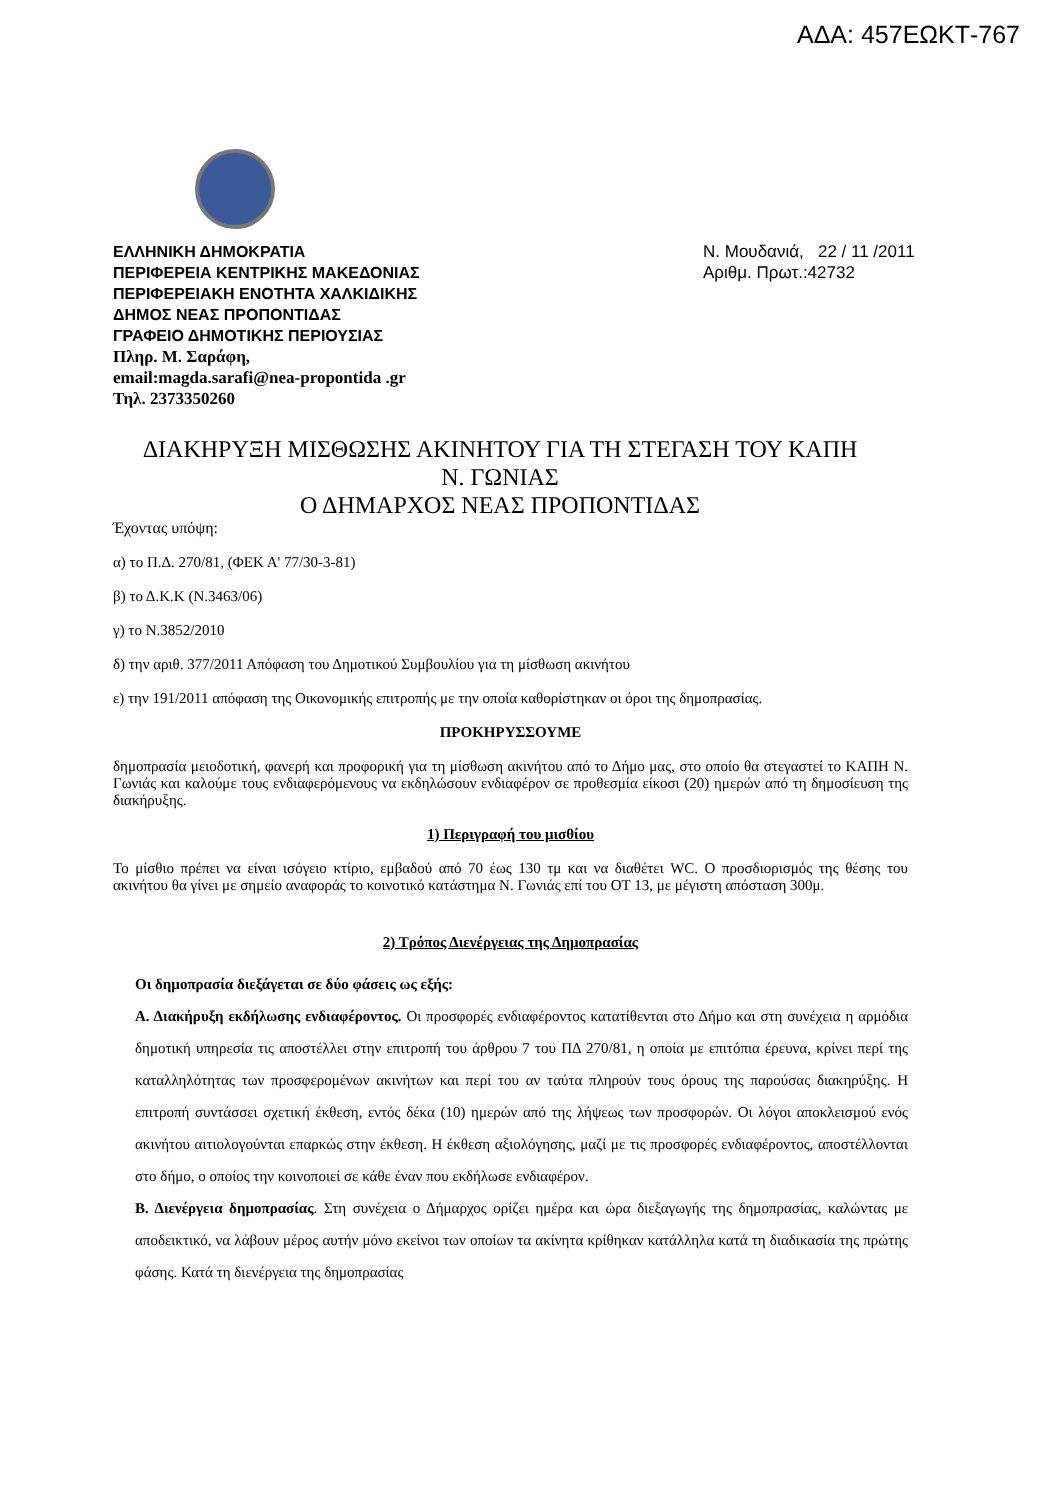ΑΔΑ: 457ΕΩΚΤ-767
ΕΛΛΗΝΙΚΗ ΔΗΜΟΚΡΑΤΙΑ
ΠΕΡΙΦΕΡΕΙΑ ΚΕΝΤΡΙΚΗΣ ΜΑΚΕΔΟΝΙΑΣ
ΠΕΡΙΦΕΡΕΙΑΚΗ ΕΝΟΤΗΤΑ ΧΑΛΚΙΔΙΚΗΣ
ΔΗΜΟΣ ΝΕΑΣ ΠΡΟΠΟΝΤΙΔΑΣ
ΓΡΑΦΕΙΟ ΔΗΜΟΤΙΚΗΣ ΠΕΡΙΟΥΣΙΑΣ
Πληρ. Μ. Σαράφη,
email:magda.sarafi@nea-propontida .gr
Τηλ. 2373350260
Ν. Μουδανιά, 22 / 11 /2011
Αριθμ. Πρωτ.:42732
ΔΙΑΚΗΡΥΞΗ ΜΙΣΘΩΣΗΣ ΑΚΙΝΗΤΟΥ ΓΙΑ ΤΗ ΣΤΕΓΑΣΗ ΤΟΥ ΚΑΠΗ
Ν. ΓΩΝΙΑΣ
Ο ΔΗΜΑΡΧΟΣ ΝΕΑΣ ΠΡΟΠΟΝΤΙΔΑΣ
Έχοντας υπόψη:
α) το Π.Δ. 270/81, (ΦΕΚ Α' 77/30-3-81)
β) το Δ.Κ.Κ (Ν.3463/06)
γ) το Ν.3852/2010
δ) την αριθ. 377/2011 Απόφαση του Δημοτικού Συμβουλίου για τη μίσθωση ακινήτου
ε) την 191/2011 απόφαση της Οικονομικής επιτροπής με την οποία καθορίστηκαν οι όροι της δημοπρασίας.
ΠΡΟΚΗΡΥΣΣΟΥΜΕ
δημοπρασία μειοδοτική, φανερή και προφορική για τη μίσθωση ακινήτου από το Δήμο μας, στο οποίο θα στεγαστεί το ΚΑΠΗ Ν. Γωνιάς και καλούμε τους ενδιαφερόμενους να εκδηλώσουν ενδιαφέρον σε προθεσμία είκοσι (20) ημερών από τη δημοσίευση της διακήρυξης.
1) Περιγραφή του μισθίου
Το μίσθιο πρέπει να είναι ισόγειο κτίριο, εμβαδού από 70 έως 130 τμ και να διαθέτει WC. Ο προσδιορισμός της θέσης του ακινήτου θα γίνει με σημείο αναφοράς το κοινοτικό κατάστημα Ν. Γωνιάς επί του ΟΤ 13, με μέγιστη απόσταση 300μ.
2) Τρόπος Διενέργειας της Δημοπρασίας
Οι δημοπρασία διεξάγεται σε δύο φάσεις ως εξής:
Α. Διακήρυξη εκδήλωσης ενδιαφέροντος. Οι προσφορές ενδιαφέροντος κατατίθενται στο Δήμο και στη συνέχεια η αρμόδια δημοτική υπηρεσία τις αποστέλλει στην επιτροπή του άρθρου 7 του ΠΔ 270/81, η οποία με επιτόπια έρευνα, κρίνει περί της καταλληλότητας των προσφερομένων ακινήτων και περί του αν ταύτα πληρούν τους όρους της παρούσας διακηρύξης. Η επιτροπή συντάσσει σχετική έκθεση, εντός δέκα (10) ημερών από της λήψεως των προσφορών. Οι λόγοι αποκλεισμού ενός ακινήτου αιτιολογούνται επαρκώς στην έκθεση. Η έκθεση αξιολόγησης, μαζί με τις προσφορές ενδιαφέροντος, αποστέλλονται στο δήμο, ο οποίος την κοινοποιεί σε κάθε έναν που εκδήλωσε ενδιαφέρον.
Β. Διενέργεια δημοπρασίας. Στη συνέχεια ο Δήμαρχος ορίζει ημέρα και ώρα διεξαγωγής της δημοπρασίας, καλώντας με αποδεικτικό, να λάβουν μέρος αυτήν μόνο εκείνοι των οποίων τα ακίνητα κρίθηκαν κατάλληλα κατά τη διαδικασία της πρώτης φάσης. Κατά τη διενέργεια της δημοπρασίας